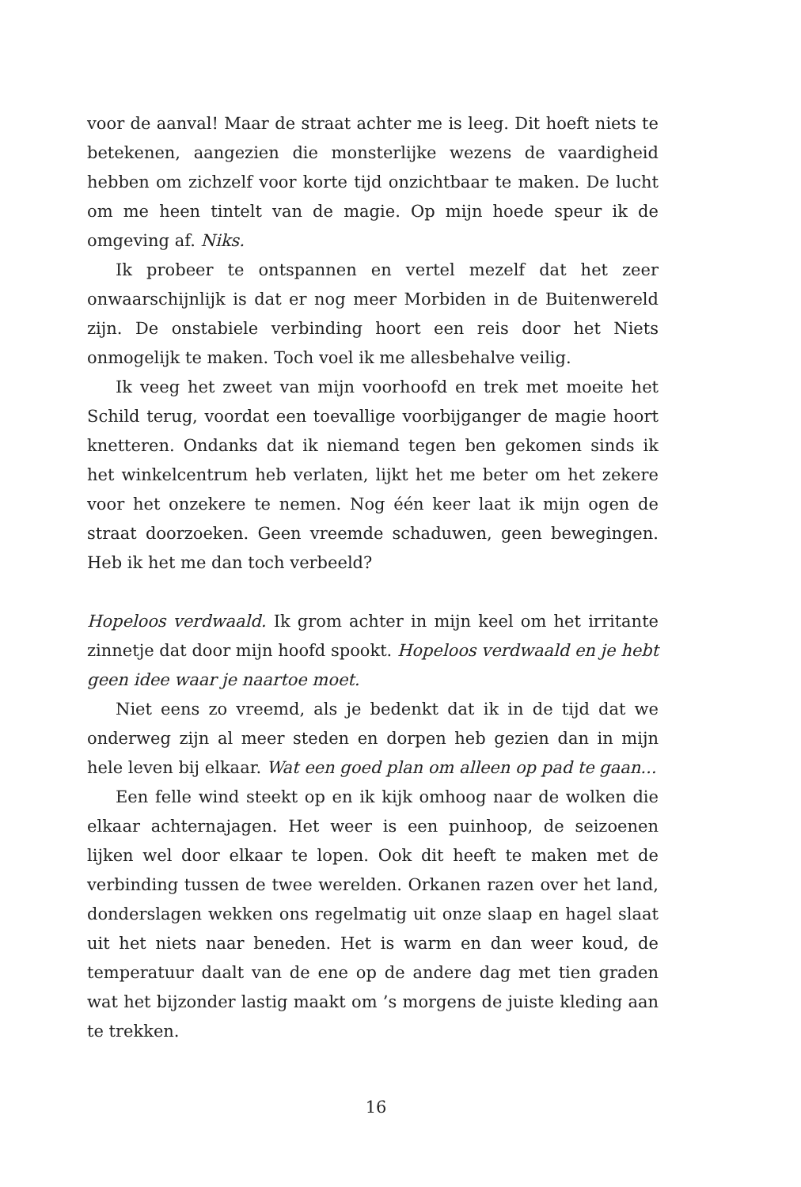voor de aanval! Maar de straat achter me is leeg. Dit hoeft niets te betekenen, aangezien die monsterlijke wezens de vaardigheid hebben om zichzelf voor korte tijd onzichtbaar te maken. De lucht om me heen tintelt van de magie. Op mijn hoede speur ik de omgeving af. Niks.
Ik probeer te ontspannen en vertel mezelf dat het zeer onwaarschijnlijk is dat er nog meer Morbiden in de Buitenwereld zijn. De onstabiele verbinding hoort een reis door het Niets onmogelijk te maken. Toch voel ik me allesbehalve veilig.
Ik veeg het zweet van mijn voorhoofd en trek met moeite het Schild terug, voordat een toevallige voorbijganger de magie hoort knetteren. Ondanks dat ik niemand tegen ben gekomen sinds ik het winkelcentrum heb verlaten, lijkt het me beter om het zekere voor het onzekere te nemen. Nog één keer laat ik mijn ogen de straat doorzoeken. Geen vreemde schaduwen, geen bewegingen. Heb ik het me dan toch verbeeld?
Hopeloos verdwaald. Ik grom achter in mijn keel om het irritante zinnetje dat door mijn hoofd spookt. Hopeloos verdwaald en je hebt geen idee waar je naartoe moet.
Niet eens zo vreemd, als je bedenkt dat ik in de tijd dat we onderweg zijn al meer steden en dorpen heb gezien dan in mijn hele leven bij elkaar. Wat een goed plan om alleen op pad te gaan...
Een felle wind steekt op en ik kijk omhoog naar de wolken die elkaar achternajagen. Het weer is een puinhoop, de seizoenen lijken wel door elkaar te lopen. Ook dit heeft te maken met de verbinding tussen de twee werelden. Orkanen razen over het land, donderslagen wekken ons regelmatig uit onze slaap en hagel slaat uit het niets naar beneden. Het is warm en dan weer koud, de temperatuur daalt van de ene op de andere dag met tien graden wat het bijzonder lastig maakt om ’s morgens de juiste kleding aan te trekken.
16